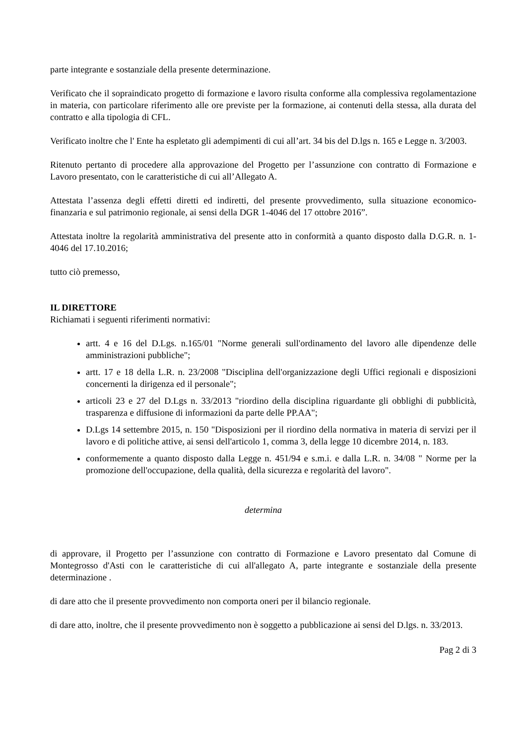parte integrante e sostanziale della presente determinazione.
Verificato che il sopraindicato progetto di formazione e lavoro risulta conforme alla complessiva regolamentazione in materia, con particolare riferimento alle ore previste per la formazione, ai contenuti della stessa, alla durata del contratto e alla tipologia di CFL.
Verificato inoltre che l' Ente ha espletato gli adempimenti di cui all’art. 34 bis del D.lgs n. 165 e Legge n. 3/2003.
Ritenuto pertanto di procedere alla approvazione del Progetto per l’assunzione con contratto di Formazione e Lavoro presentato, con le caratteristiche di cui all’Allegato A.
Attestata l’assenza degli effetti diretti ed indiretti, del presente provvedimento, sulla situazione economico-finanzaria e sul patrimonio regionale, ai sensi della DGR 1-4046 del 17 ottobre 2016”.
Attestata inoltre la regolarità amministrativa del presente atto in conformità a quanto disposto dalla D.G.R. n. 1- 4046 del 17.10.2016;
tutto ciò premesso,
IL DIRETTORE
Richiamati i seguenti riferimenti normativi:
artt. 4 e 16 del D.Lgs. n.165/01 "Norme generali sull'ordinamento del lavoro alle dipendenze delle amministrazioni pubbliche";
artt. 17 e 18 della L.R. n. 23/2008 "Disciplina dell'organizzazione degli Uffici regionali e disposizioni concernenti la dirigenza ed il personale";
articoli 23 e 27 del D.Lgs n. 33/2013 "riordino della disciplina riguardante gli obblighi di pubblicità, trasparenza e diffusione di informazioni da parte delle PP.AA";
D.Lgs 14 settembre 2015, n. 150 "Disposizioni per il riordino della normativa in materia di servizi per il lavoro e di politiche attive, ai sensi dell'articolo 1, comma 3, della legge 10 dicembre 2014, n. 183.
conformemente a quanto disposto dalla Legge n. 451/94 e s.m.i. e dalla L.R. n. 34/08 " Norme per la promozione dell'occupazione, della qualità, della sicurezza e regolarità del lavoro".
determina
di approvare, il Progetto per l’assunzione con contratto di Formazione e Lavoro presentato dal Comune di Montegrosso d'Asti con le caratteristiche di cui all'allegato A, parte integrante e sostanziale della presente determinazione .
di dare atto che il presente provvedimento non comporta oneri per il bilancio regionale.
di dare atto, inoltre, che il presente provvedimento non è soggetto a pubblicazione ai sensi del D.lgs. n. 33/2013.
Pag 2 di 3